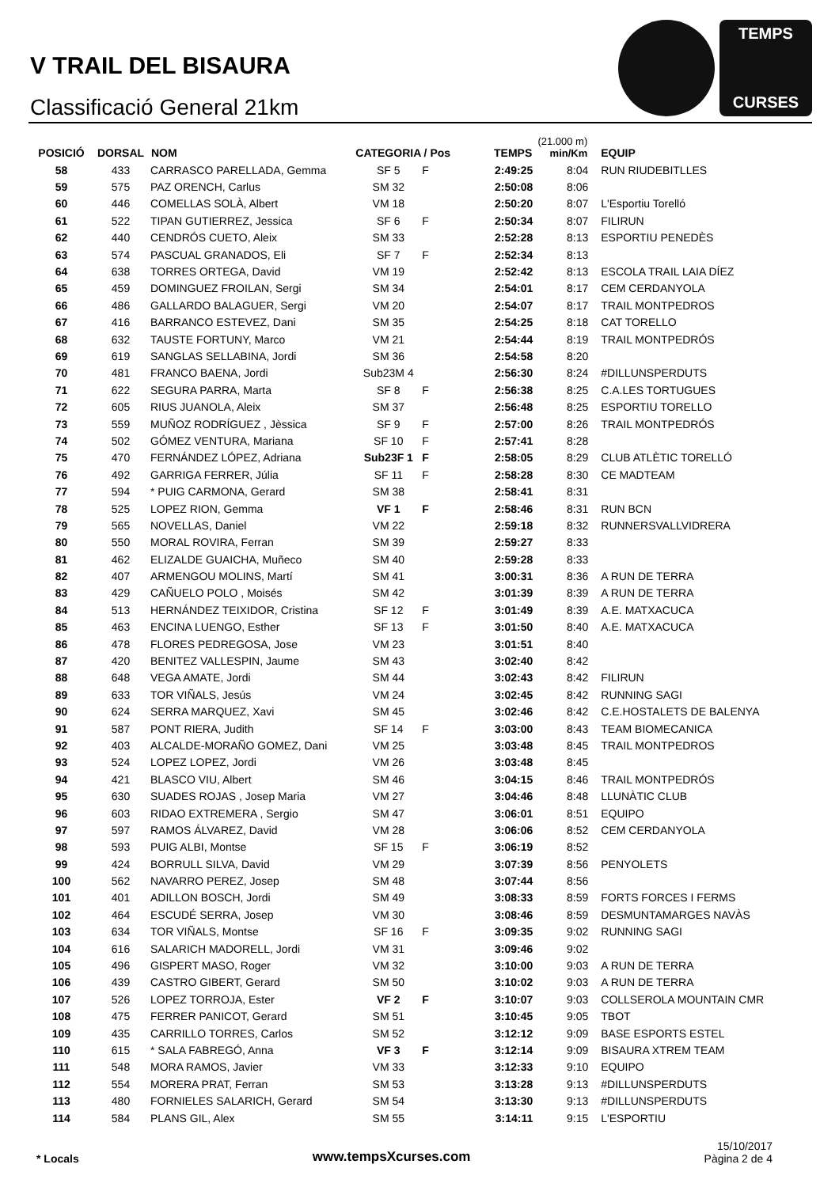V TRAIL DEL BISAURA
Classificació General 21km
TEMPS
CURSES
| POSICIÓ | DORSAL | NOM | CATEGORIA / Pos | | TEMPS | (21.000 m) min/Km | EQUIP |
| --- | --- | --- | --- | --- | --- | --- | --- |
| 58 | 433 | CARRASCO PARELLADA, Gemma | SF 5 | F | 2:49:25 | 8:04 | RUN RIUDEBITLLES |
| 59 | 575 | PAZ ORENCH, Carlus | SM 32 | | 2:50:08 | 8:06 | |
| 60 | 446 | COMELLAS SOLÀ, Albert | VM 18 | | 2:50:20 | 8:07 | L'Esportiu Torelló |
| 61 | 522 | TIPAN GUTIERREZ, Jessica | SF 6 | F | 2:50:34 | 8:07 | FILIRUN |
| 62 | 440 | CENDRÓS CUETO, Aleix | SM 33 | | 2:52:28 | 8:13 | ESPORTIU PENEDÈS |
| 63 | 574 | PASCUAL GRANADOS, Eli | SF 7 | F | 2:52:34 | 8:13 | |
| 64 | 638 | TORRES ORTEGA, David | VM 19 | | 2:52:42 | 8:13 | ESCOLA TRAIL LAIA DÍEZ |
| 65 | 459 | DOMINGUEZ FROILAN, Sergi | SM 34 | | 2:54:01 | 8:17 | CEM CERDANYOLA |
| 66 | 486 | GALLARDO BALAGUER, Sergi | VM 20 | | 2:54:07 | 8:17 | TRAIL MONTPEDROS |
| 67 | 416 | BARRANCO ESTEVEZ, Dani | SM 35 | | 2:54:25 | 8:18 | CAT TORELLO |
| 68 | 632 | TAUSTE FORTUNY, Marco | VM 21 | | 2:54:44 | 8:19 | TRAIL MONTPEDRÓS |
| 69 | 619 | SANGLAS SELLABINA, Jordi | SM 36 | | 2:54:58 | 8:20 | |
| 70 | 481 | FRANCO BAENA, Jordi | Sub23M 4 | | 2:56:30 | 8:24 | #DILLUNSPERDUTS |
| 71 | 622 | SEGURA PARRA, Marta | SF 8 | F | 2:56:38 | 8:25 | C.A.LES TORTUGUES |
| 72 | 605 | RIUS JUANOLA, Aleix | SM 37 | | 2:56:48 | 8:25 | ESPORTIU TORELLO |
| 73 | 559 | MUÑOZ RODRÍGUEZ , Jèssica | SF 9 | F | 2:57:00 | 8:26 | TRAIL MONTPEDRÓS |
| 74 | 502 | GÓMEZ VENTURA, Mariana | SF 10 | F | 2:57:41 | 8:28 | |
| 75 | 470 | FERNÁNDEZ LÓPEZ, Adriana | Sub23F 1 | F | 2:58:05 | 8:29 | CLUB ATLÈTIC TORELLÓ |
| 76 | 492 | GARRIGA FERRER, Júlia | SF 11 | F | 2:58:28 | 8:30 | CE MADTEAM |
| 77 | 594 | * PUIG CARMONA, Gerard | SM 38 | | 2:58:41 | 8:31 | |
| 78 | 525 | LOPEZ RION, Gemma | VF 1 | F | 2:58:46 | 8:31 | RUN BCN |
| 79 | 565 | NOVELLAS, Daniel | VM 22 | | 2:59:18 | 8:32 | RUNNERSVALLVIDRERA |
| 80 | 550 | MORAL ROVIRA, Ferran | SM 39 | | 2:59:27 | 8:33 | |
| 81 | 462 | ELIZALDE GUAICHA, Muñeco | SM 40 | | 2:59:28 | 8:33 | |
| 82 | 407 | ARMENGOU MOLINS, Martí | SM 41 | | 3:00:31 | 8:36 | A RUN DE TERRA |
| 83 | 429 | CAÑUELO POLO , Moisés | SM 42 | | 3:01:39 | 8:39 | A RUN DE TERRA |
| 84 | 513 | HERNÁNDEZ TEIXIDOR, Cristina | SF 12 | F | 3:01:49 | 8:39 | A.E. MATXACUCA |
| 85 | 463 | ENCINA LUENGO, Esther | SF 13 | F | 3:01:50 | 8:40 | A.E. MATXACUCA |
| 86 | 478 | FLORES PEDREGOSA, Jose | VM 23 | | 3:01:51 | 8:40 | |
| 87 | 420 | BENITEZ VALLESPIN, Jaume | SM 43 | | 3:02:40 | 8:42 | |
| 88 | 648 | VEGA AMATE, Jordi | SM 44 | | 3:02:43 | 8:42 | FILIRUN |
| 89 | 633 | TOR VIÑALS, Jesús | VM 24 | | 3:02:45 | 8:42 | RUNNING SAGI |
| 90 | 624 | SERRA MARQUEZ, Xavi | SM 45 | | 3:02:46 | 8:42 | C.E.HOSTALETS DE BALENYA |
| 91 | 587 | PONT RIERA, Judith | SF 14 | F | 3:03:00 | 8:43 | TEAM BIOMECANICA |
| 92 | 403 | ALCALDE-MORAÑO GOMEZ, Dani | VM 25 | | 3:03:48 | 8:45 | TRAIL MONTPEDROS |
| 93 | 524 | LOPEZ LOPEZ, Jordi | VM 26 | | 3:03:48 | 8:45 | |
| 94 | 421 | BLASCO VIU, Albert | SM 46 | | 3:04:15 | 8:46 | TRAIL MONTPEDRÓS |
| 95 | 630 | SUADES ROJAS , Josep Maria | VM 27 | | 3:04:46 | 8:48 | LLUNÀTIC CLUB |
| 96 | 603 | RIDAO EXTREMERA , Sergio | SM 47 | | 3:06:01 | 8:51 | EQUIPO |
| 97 | 597 | RAMOS ÁLVAREZ, David | VM 28 | | 3:06:06 | 8:52 | CEM CERDANYOLA |
| 98 | 593 | PUIG ALBI, Montse | SF 15 | F | 3:06:19 | 8:52 | |
| 99 | 424 | BORRULL SILVA, David | VM 29 | | 3:07:39 | 8:56 | PENYOLETS |
| 100 | 562 | NAVARRO PEREZ, Josep | SM 48 | | 3:07:44 | 8:56 | |
| 101 | 401 | ADILLON BOSCH, Jordi | SM 49 | | 3:08:33 | 8:59 | FORTS FORCES I FERMS |
| 102 | 464 | ESCUDÉ SERRA, Josep | VM 30 | | 3:08:46 | 8:59 | DESMUNTAMARGES NAVÀS |
| 103 | 634 | TOR VIÑALS, Montse | SF 16 | F | 3:09:35 | 9:02 | RUNNING SAGI |
| 104 | 616 | SALARICH MADORELL, Jordi | VM 31 | | 3:09:46 | 9:02 | |
| 105 | 496 | GISPERT MASO, Roger | VM 32 | | 3:10:00 | 9:03 | A RUN DE TERRA |
| 106 | 439 | CASTRO GIBERT, Gerard | SM 50 | | 3:10:02 | 9:03 | A RUN DE TERRA |
| 107 | 526 | LOPEZ TORROJA, Ester | VF 2 | F | 3:10:07 | 9:03 | COLLSEROLA MOUNTAIN CMR |
| 108 | 475 | FERRER PANICOT, Gerard | SM 51 | | 3:10:45 | 9:05 | TBOT |
| 109 | 435 | CARRILLO TORRES, Carlos | SM 52 | | 3:12:12 | 9:09 | BASE ESPORTS ESTEL |
| 110 | 615 | * SALA FABREGÓ, Anna | VF 3 | F | 3:12:14 | 9:09 | BISAURA XTREM TEAM |
| 111 | 548 | MORA RAMOS, Javier | VM 33 | | 3:12:33 | 9:10 | EQUIPO |
| 112 | 554 | MORERA PRAT, Ferran | SM 53 | | 3:13:28 | 9:13 | #DILLUNSPERDUTS |
| 113 | 480 | FORNIELES SALARICH, Gerard | SM 54 | | 3:13:30 | 9:13 | #DILLUNSPERDUTS |
| 114 | 584 | PLANS GIL, Alex | SM 55 | | 3:14:11 | 9:15 | L'ESPORTIU |
* Locals www.tempsXcurses.com
15/10/2017
Pàgina 2 de 4